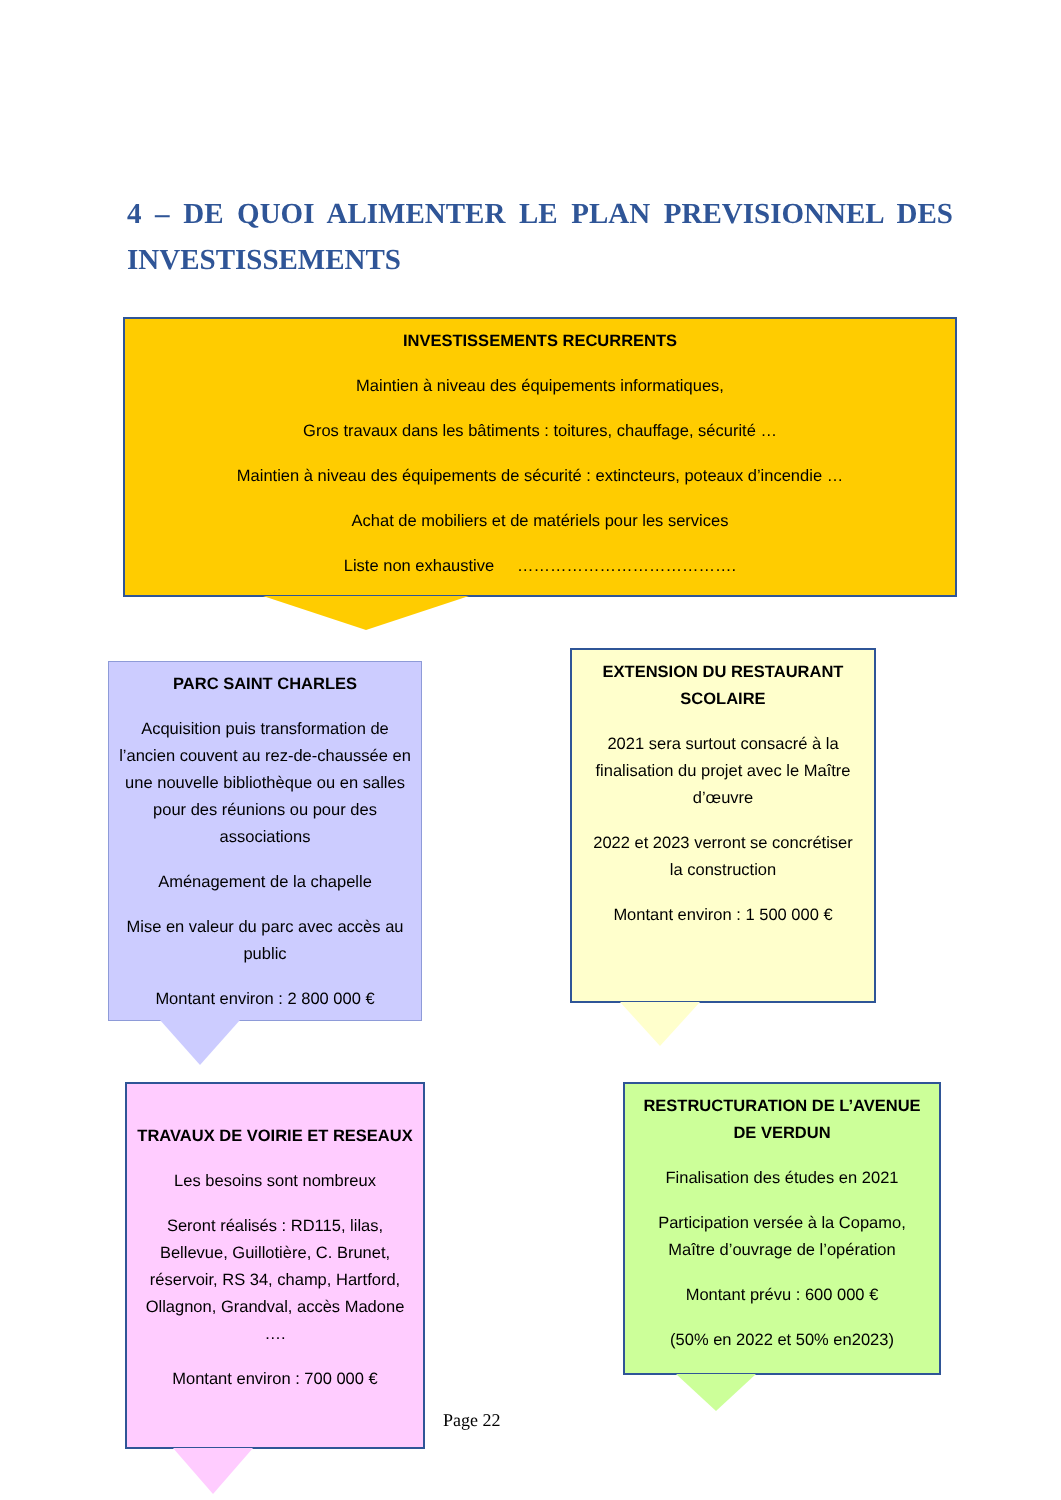4 – DE QUOI ALIMENTER LE PLAN PREVISIONNEL DES INVESTISSEMENTS
INVESTISSEMENTS RECURRENTS
Maintien à niveau des équipements informatiques,
Gros travaux dans les bâtiments : toitures, chauffage, sécurité …
Maintien à niveau des équipements de sécurité : extincteurs, poteaux d’incendie …
Achat de mobiliers et de matériels pour les services
Liste non exhaustive ………………………………….
PARC SAINT CHARLES
Acquisition puis transformation de l’ancien couvent au rez-de-chaussée en une nouvelle bibliothèque ou en salles pour des réunions ou pour des associations
Aménagement de la chapelle
Mise en valeur du parc avec accès au public
Montant environ : 2 800 000 €
EXTENSION DU RESTAURANT SCOLAIRE
2021 sera surtout consacré à la finalisation du projet avec le Maître d’œuvre
2022 et 2023 verront se concrétiser la construction
Montant environ : 1 500 000 €
TRAVAUX DE VOIRIE ET RESEAUX
Les besoins sont nombreux
Seront réalisés : RD115, lilas, Bellevue, Guillotière, C. Brunet, réservoir, RS 34, champ, Hartford, Ollagnon, Grandval, accès Madone ….
Montant environ : 700 000 €
RESTRUCTURATION DE L’AVENUE DE VERDUN
Finalisation des études en 2021
Participation versée à la Copamo, Maître d’ouvrage de l’opération
Montant prévu : 600 000 €
(50% en 2022 et 50% en2023)
Page 22